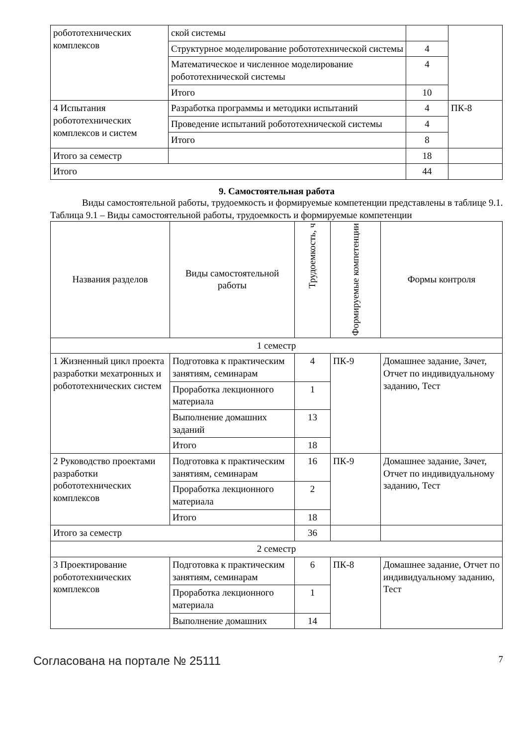| робототехнических комплексов | ской системы | | |
| | Структурное моделирование робототехнической системы | 4 | |
| | Математическое и численное моделирование робототехнической системы | 4 | |
| | Итого | 10 | |
| 4 Испытания робототехнических комплексов и систем | Разработка программы и методики испытаний | 4 | ПК-8 |
| | Проведение испытаний робототехнической системы | 4 | |
| | Итого | 8 | |
| Итого за семестр | | 18 | |
| Итого | | 44 | |
9. Самостоятельная работа
Виды самостоятельной работы, трудоемкость и формируемые компетенции представлены в таблице 9.1.
Таблица 9.1 – Виды самостоятельной работы, трудоемкость и формируемые компетенции
| Названия разделов | Виды самостоятельной работы | Трудоемкость, ч | Формируемые компетенции | Формы контроля |
| --- | --- | --- | --- | --- |
| 1 семестр | | | | |
| 1 Жизненный цикл проекта разработки мехатронных и робототехнических систем | Подготовка к практическим занятиям, семинарам | 4 | ПК-9 | Домашнее задание, Зачет, Отчет по индивидуальному заданию, Тест |
| | Проработка лекционного материала | 1 | | |
| | Выполнение домашних заданий | 13 | | |
| | Итого | 18 | | |
| 2 Руководство проектами разработки робототехнических комплексов | Подготовка к практическим занятиям, семинарам | 16 | ПК-9 | Домашнее задание, Зачет, Отчет по индивидуальному заданию, Тест |
| | Проработка лекционного материала | 2 | | |
| | Итого | 18 | | |
| Итого за семестр | | 36 | | |
| 2 семестр | | | | |
| 3 Проектирование робототехнических комплексов | Подготовка к практическим занятиям, семинарам | 6 | ПК-8 | Домашнее задание, Отчет по индивидуальному заданию, Тест |
| | Проработка лекционного материала | 1 | | |
| | Выполнение домашних | 14 | | |
Согласована на портале № 25111 7